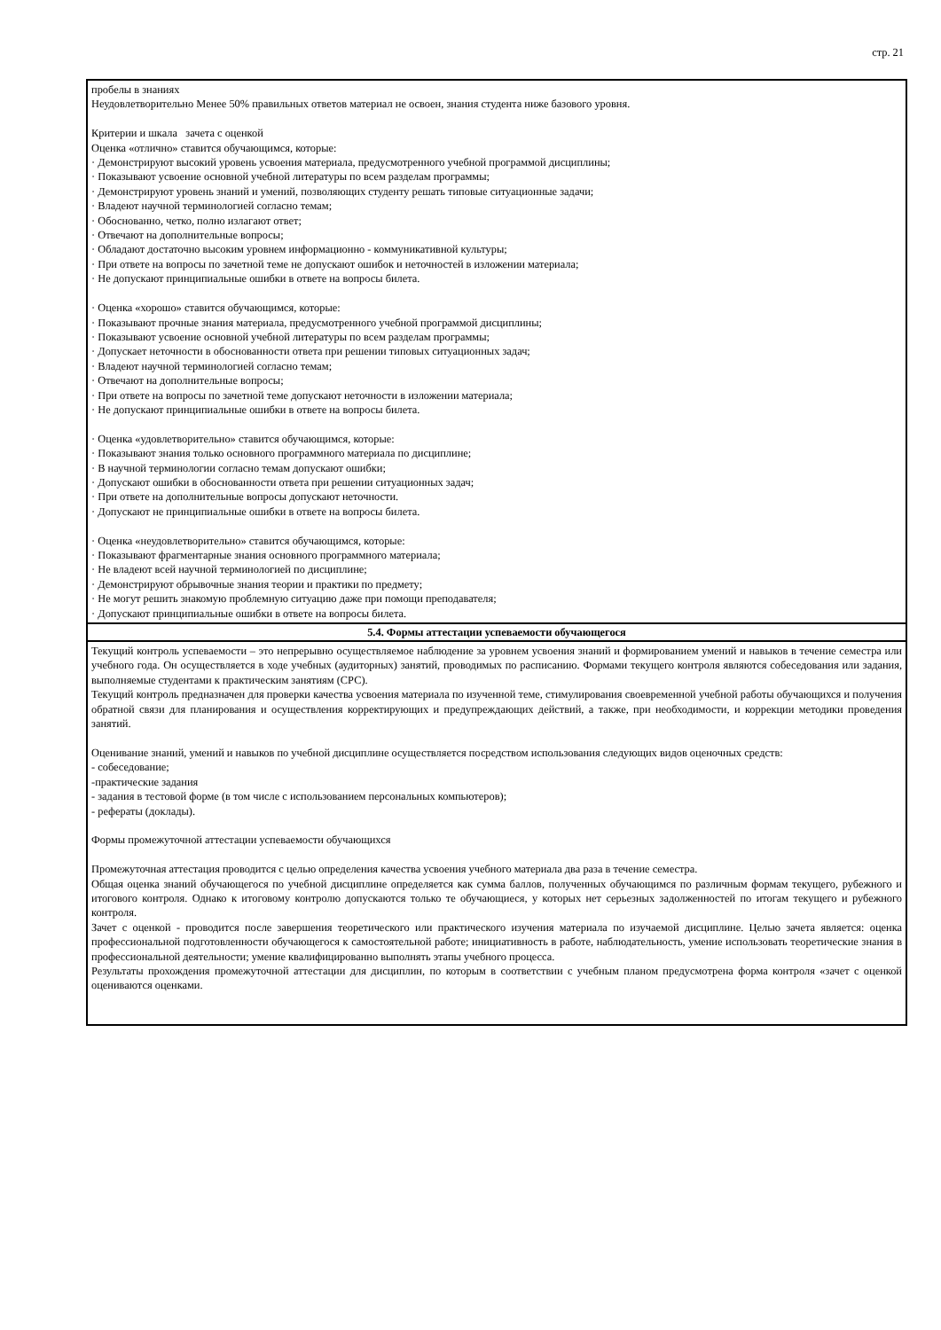стр. 21
| пробелы в знаниях Неудовлетворительно Менее 50% правильных ответов материал не освоен, знания студента ниже базового уровня. Критерии и шкала зачета с оценкой Оценка «отлично» ставится обучающимся, которые: · Демонстрируют высокий уровень усвоения материала, предусмотренного учебной программой дисциплины; · Показывают усвоение основной учебной литературы по всем разделам программы; · Демонстрируют уровень знаний и умений, позволяющих студенту решать типовые ситуационные задачи; · Владеют научной терминологией согласно темам; · Обоснованно, четко, полно излагают ответ; · Отвечают на дополнительные вопросы; · Обладают достаточно высоким уровнем информационно - коммуникативной культуры; · При ответе на вопросы по зачетной теме не допускают ошибок и неточностей в изложении материала; · Не допускают принципиальные ошибки в ответе на вопросы билета. · Оценка «хорошо» ставится обучающимся, которые: · Показывают прочные знания материала, предусмотренного учебной программой дисциплины; · Показывают усвоение основной учебной литературы по всем разделам программы; · Допускает неточности в обоснованности ответа при решении типовых ситуационных задач; · Владеют научной терминологией согласно темам; · Отвечают на дополнительные вопросы; · При ответе на вопросы по зачетной теме допускают неточности в изложении материала; · Не допускают принципиальные ошибки в ответе на вопросы билета. · Оценка «удовлетворительно» ставится обучающимся, которые: · Показывают знания только основного программного материала по дисциплине; · В научной терминологии согласно темам допускают ошибки; · Допускают ошибки в обоснованности ответа при решении ситуационных задач; · При ответе на дополнительные вопросы допускают неточности. · Допускают не принципиальные ошибки в ответе на вопросы билета. · Оценка «неудовлетворительно» ставится обучающимся, которые: · Показывают фрагментарные знания основного программного материала; · Не владеют всей научной терминологией по дисциплине; · Демонстрируют обрывочные знания теории и практики по предмету; · Не могут решить знакомую проблемную ситуацию даже при помощи преподавателя; · Допускают принципиальные ошибки в ответе на вопросы билета. |
| 5.4. Формы аттестации успеваемости обучающегося |
| Текущий контроль успеваемости – это непрерывно осуществляемое наблюдение за уровнем усвоения знаний и формированием умений и навыков в течение семестра или учебного года. Он осуществляется в ходе учебных (аудиторных) занятий, проводимых по расписанию. Формами текущего контроля являются собеседования или задания, выполняемые студентами к практическим занятиям (СРС). Текущий контроль предназначен для проверки качества усвоения материала по изученной теме, стимулирования своевременной учебной работы обучающихся и получения обратной связи для планирования и осуществления корректирующих и предупреждающих действий, а также, при необходимости, и коррекции методики проведения занятий. Оценивание знаний, умений и навыков по учебной дисциплине осуществляется посредством использования следующих видов оценочных средств: - собеседование; -практические задания - задания в тестовой форме (в том числе с использованием персональных компьютеров); - рефераты (доклады). Формы промежуточной аттестации успеваемости обучающихся Промежуточная аттестация проводится с целью определения качества усвоения учебного материала два раза в течение семестра. Общая оценка знаний обучающегося по учебной дисциплине определяется как сумма баллов, полученных обучающимся по различным формам текущего, рубежного и итогового контроля. Однако к итоговому контролю допускаются только те обучающиеся, у которых нет серьезных задолженностей по итогам текущего и рубежного контроля. Зачет с оценкой - проводится после завершения теоретического или практического изучения материала по изучаемой дисциплине. Целью зачета является: оценка профессиональной подготовленности обучающегося к самостоятельной работе; инициативность в работе, наблюдательность, умение использовать теоретические знания в профессиональной деятельности; умение квалифицированно выполнять этапы учебного процесса. Результаты прохождения промежуточной аттестации для дисциплин, по которым в соответствии с учебным планом предусмотрена форма контроля «зачет с оценкой оцениваются оценками. |